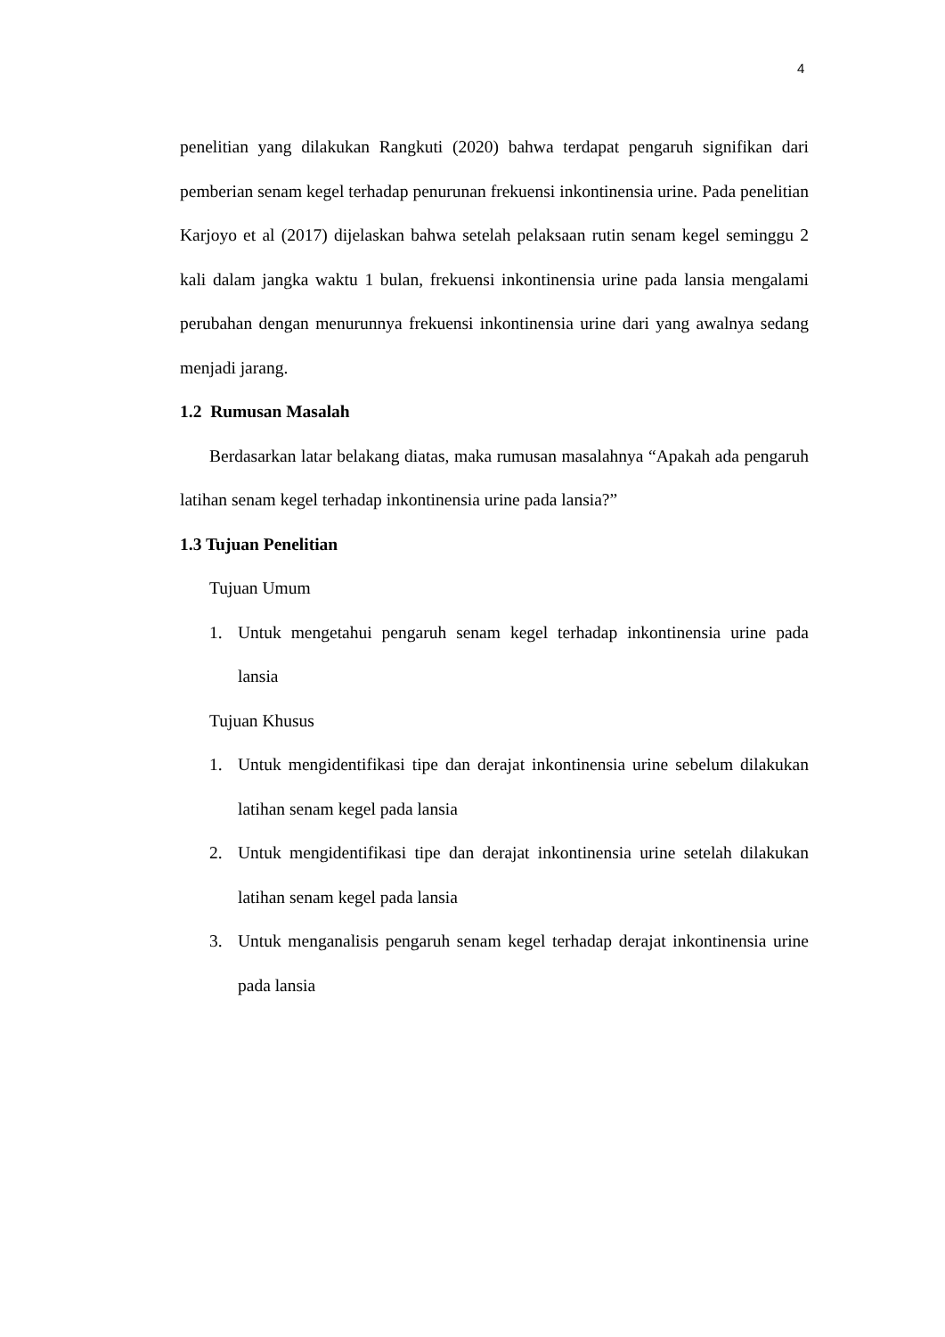4
penelitian yang dilakukan Rangkuti (2020) bahwa terdapat pengaruh signifikan dari pemberian senam kegel terhadap penurunan frekuensi inkontinensia urine. Pada penelitian Karjoyo et al (2017) dijelaskan bahwa setelah pelaksaan rutin senam kegel seminggu 2 kali dalam jangka waktu 1 bulan, frekuensi inkontinensia urine pada lansia mengalami perubahan dengan menurunnya frekuensi inkontinensia urine dari yang awalnya sedang menjadi jarang.
1.2 Rumusan Masalah
Berdasarkan latar belakang diatas, maka rumusan masalahnya “Apakah ada pengaruh latihan senam kegel terhadap inkontinensia urine pada lansia?”
1.3 Tujuan Penelitian
Tujuan Umum
1. Untuk mengetahui pengaruh senam kegel terhadap inkontinensia urine pada lansia
Tujuan Khusus
1. Untuk mengidentifikasi tipe dan derajat inkontinensia urine sebelum dilakukan latihan senam kegel pada lansia
2. Untuk mengidentifikasi tipe dan derajat inkontinensia urine setelah dilakukan latihan senam kegel pada lansia
3. Untuk menganalisis pengaruh senam kegel terhadap derajat inkontinensia urine pada lansia